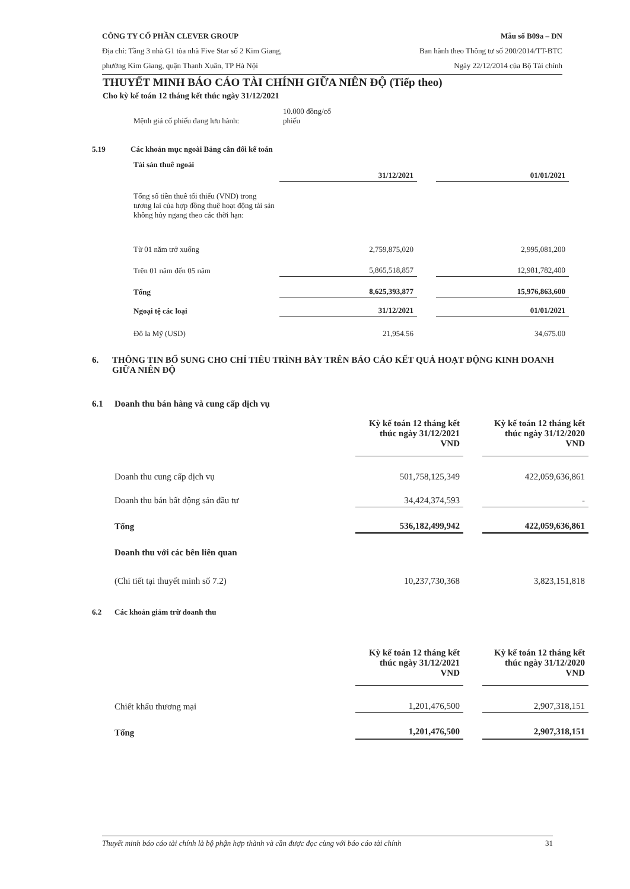CÔNG TY CỔ PHẦN CLEVER GROUP
Địa chỉ: Tầng 3 nhà G1 tòa nhà Five Star số 2 Kim Giang,
phường Kim Giang, quận Thanh Xuân, TP Hà Nội
Mẫu số B09a – DN
Ban hành theo Thông tư số 200/2014/TT-BTC
Ngày 22/12/2014 của Bộ Tài chính
THUYẾT MINH BÁO CÁO TÀI CHÍNH GIỮA NIÊN ĐỘ (Tiếp theo)
Cho kỳ kế toán 12 tháng kết thúc ngày 31/12/2021
| Mệnh giá cổ phiếu đang lưu hành: | 10.000 đồng/cổ phiếu |
5.19 Các khoản mục ngoài Bảng cân đối kế toán
Tài sản thuê ngoài
| | 31/12/2021 | | 01/01/2021 |
| --- | --- | --- | --- |
| Tổng số tiền thuê tối thiểu (VND) trong tương lai của hợp đồng thuê hoạt động tài sản không hủy ngang theo các thời hạn: | | | |
| Từ 01 năm trở xuống | 2,759,875,020 | | 2,995,081,200 |
| Trên 01 năm đến 05 năm | 5,865,518,857 | | 12,981,782,400 |
| Tổng | 8,625,393,877 | | 15,976,863,600 |
| Ngoại tệ các loại | 31/12/2021 | | 01/01/2021 |
| Đô la Mỹ (USD) | 21,954.56 | | 34,675.00 |
6. THÔNG TIN BỔ SUNG CHO CHỈ TIÊU TRÌNH BÀY TRÊN BÁO CÁO KẾT QUẢ HOẠT ĐỘNG KINH DOANH GIỮA NIÊN ĐỘ
6.1 Doanh thu bán hàng và cung cấp dịch vụ
| | Kỳ kế toán 12 tháng kết thúc ngày 31/12/2021 VND | | Kỳ kế toán 12 tháng kết thúc ngày 31/12/2020 VND |
| --- | --- | --- | --- |
| Doanh thu cung cấp dịch vụ | 501,758,125,349 | | 422,059,636,861 |
| Doanh thu bán bất động sản đầu tư | 34,424,374,593 | | - |
| Tổng | 536,182,499,942 | | 422,059,636,861 |
| Doanh thu với các bên liên quan | | | |
| (Chi tiết tại thuyết minh số 7.2) | 10,237,730,368 | | 3,823,151,818 |
6.2 Các khoản giảm trừ doanh thu
| | Kỳ kế toán 12 tháng kết thúc ngày 31/12/2021 VND | | Kỳ kế toán 12 tháng kết thúc ngày 31/12/2020 VND |
| --- | --- | --- | --- |
| Chiết khấu thương mại | 1,201,476,500 | | 2,907,318,151 |
| Tổng | 1,201,476,500 | | 2,907,318,151 |
Thuyết minh báo cáo tài chính là bộ phận hợp thành và cần được đọc cùng với báo cáo tài chính 31